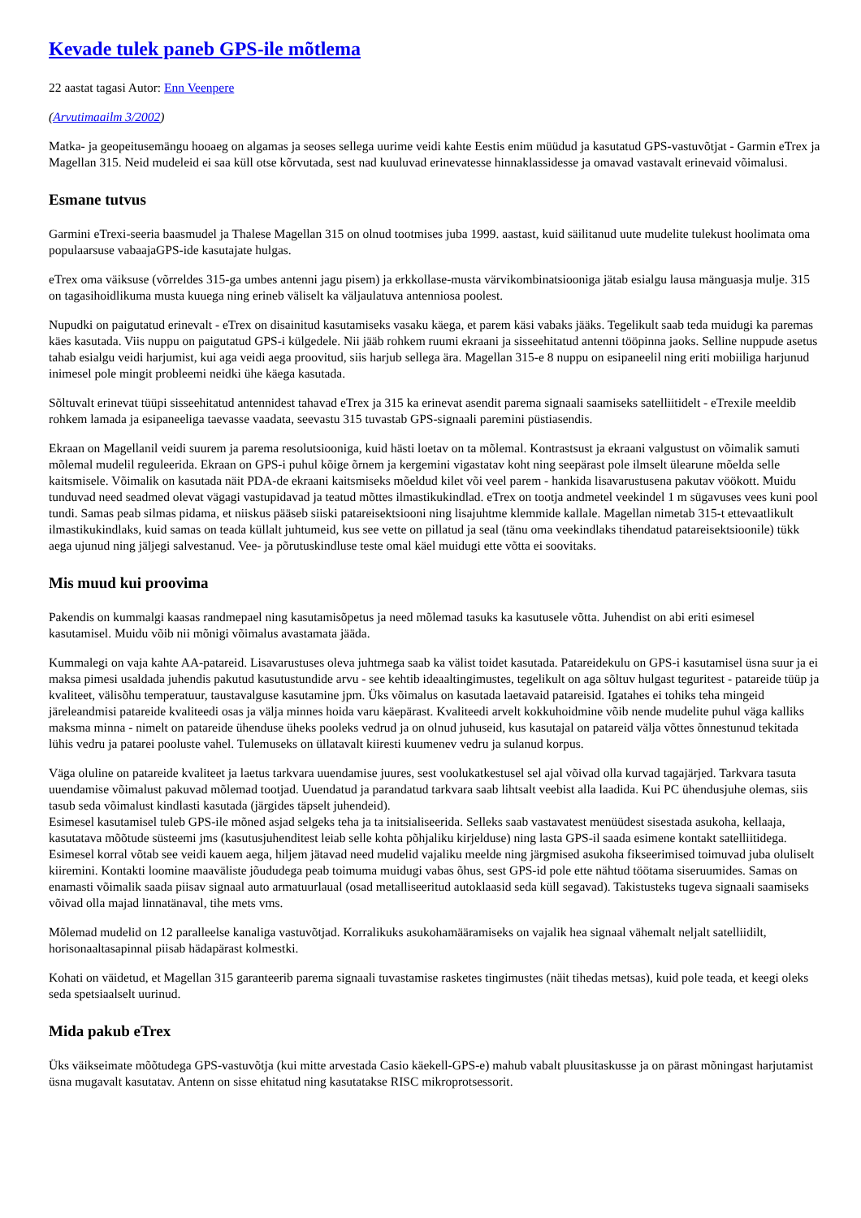Kevade tulek paneb GPS-ile mõtlema
22 aastat tagasi Autor: Enn Veenpere
(Arvutimaailm 3/2002)
Matka- ja geopeitusemängu hooaeg on algamas ja seoses sellega uurime veidi kahte Eestis enim müüdud ja kasutatud GPS-vastuvõtjat - Garmin eTrex ja Magellan 315. Neid mudeleid ei saa küll otse kõrvutada, sest nad kuuluvad erinevatesse hinnaklassidesse ja omavad vastavalt erinevaid võimalusi.
Esmane tutvus
Garmini eTrexi-seeria baasmudel ja Thalese Magellan 315 on olnud tootmises juba 1999. aastast, kuid säilitanud uute mudelite tulekust hoolimata oma populaarsuse vabaajaGPS-ide kasutajate hulgas.
eTrex oma väiksuse (võrreldes 315-ga umbes antenni jagu pisem) ja erkkollase-musta värvikombinatsiooniga jätab esialgu lausa mänguasja mulje. 315 on tagasihoidlikuma musta kuuega ning erineb väliselt ka väljaulatuva antenniosa poolest.
Nupudki on paigutatud erinevalt - eTrex on disainitud kasutamiseks vasaku käega, et parem käsi vabaks jääks. Tegelikult saab teda muidugi ka paremas käes kasutada. Viis nuppu on paigutatud GPS-i külgedele. Nii jääb rohkem ruumi ekraani ja sisseehitatud antenni tööpinna jaoks. Selline nuppude asetus tahab esialgu veidi harjumist, kui aga veidi aega proovitud, siis harjub sellega ära. Magellan 315-e 8 nuppu on esipaneelil ning eriti mobiiliga harjunud inimesel pole mingit probleemi neidki ühe käega kasutada.
Sõltuvalt erinevat tüüpi sisseehitatud antennidest tahavad eTrex ja 315 ka erinevat asendit parema signaali saamiseks satelliitidelt - eTrexile meeldib rohkem lamada ja esipaneeliga taevasse vaadata, seevastu 315 tuvastab GPS-signaali paremini püstiasendis.
Ekraan on Magellanil veidi suurem ja parema resolutsiooniga, kuid hästi loetav on ta mõlemal. Kontrastsust ja ekraani valgustust on võimalik samuti mõlemal mudelil reguleerida. Ekraan on GPS-i puhul kõige õrnem ja kergemini vigastatav koht ning seepärast pole ilmselt ülearune mõelda selle kaitsmisele. Võimalik on kasutada näit PDA-de ekraani kaitsmiseks mõeldud kilet või veel parem - hankida lisavarustusena pakutav vöökott. Muidu tunduvad need seadmed olevat vägagi vastupidavad ja teatud mõttes ilmastikukindlad. eTrex on tootja andmetel veekindel 1 m sügavuses vees kuni pool tundi. Samas peab silmas pidama, et niiskus pääseb siiski patareisektsiooni ning lisajuhtme klemmide kallale. Magellan nimetab 315-t ettevaatlikult ilmastikukindlaks, kuid samas on teada küllalt juhtumeid, kus see vette on pillatud ja seal (tänu oma veekindlaks tihendatud patareisektsioonile) tükk aega ujunud ning jäljegi salvestanud. Vee- ja põrutuskindluse teste omal käel muidugi ette võtta ei soovitaks.
Mis muud kui proovima
Pakendis on kummalgi kaasas randmepael ning kasutamisõpetus ja need mõlemad tasuks ka kasutusele võtta. Juhendist on abi eriti esimesel kasutamisel. Muidu võib nii mõnigi võimalus avastamata jääda.
Kummalegi on vaja kahte AA-patareid. Lisavarustuses oleva juhtmega saab ka välist toidet kasutada. Patareidekulu on GPS-i kasutamisel üsna suur ja ei maksa pimesi usaldada juhendis pakutud kasutustundide arvu - see kehtib ideaaltingimustes, tegelikult on aga sõltuv hulgast teguritest - patareide tüüp ja kvaliteet, välisõhu temperatuur, taustavalguse kasutamine jpm. Üks võimalus on kasutada laetavaid patareisid. Igatahes ei tohiks teha mingeid järeleandmisi patareide kvaliteedi osas ja välja minnes hoida varu käepärast. Kvaliteedi arvelt kokkuhoidmine võib nende mudelite puhul väga kalliks maksma minna - nimelt on patareide ühenduse üheks pooleks vedrud ja on olnud juhuseid, kus kasutajal on patareid välja võttes õnnestunud tekitada lühis vedru ja patarei pooluste vahel. Tulemuseks on üllatavalt kiiresti kuumenev vedru ja sulanud korpus.
Väga oluline on patareide kvaliteet ja laetus tarkvara uuendamise juures, sest voolukatkestusel sel ajal võivad olla kurvad tagajärjed. Tarkvara tasuta uuendamise võimalust pakuvad mõlemad tootjad. Uuendatud ja parandatud tarkvara saab lihtsalt veebist alla laadida. Kui PC ühendusjuhe olemas, siis tasub seda võimalust kindlasti kasutada (järgides täpselt juhendeid).
Esimesel kasutamisel tuleb GPS-ile mõned asjad selgeks teha ja ta initsialiseerida. Selleks saab vastavatest menüüdest sisestada asukoha, kellaaja, kasutatava mõõtude süsteemi jms (kasutusjuhenditest leiab selle kohta põhjaliku kirjelduse) ning lasta GPS-il saada esimene kontakt satelliitidega. Esimesel korral võtab see veidi kauem aega, hiljem jätavad need mudelid vajaliku meelde ning järgmised asukoha fikseerimised toimuvad juba oluliselt kiiremini. Kontakti loomine maaväliste jõududega peab toimuma muidugi vabas õhus, sest GPS-id pole ette nähtud töötama siseruumides. Samas on enamasti võimalik saada piisav signaal auto armatuurlaual (osad metalliseeritud autoklaasid seda küll segavad). Takistusteks tugeva signaali saamiseks võivad olla majad linnatänaval, tihe mets vms.
Mõlemad mudelid on 12 paralleelse kanaliga vastuvõtjad. Korralikuks asukohamääramiseks on vajalik hea signaal vähemalt neljalt satelliidilt, horisonaaltasapinnal piisab hädapärast kolmestki.
Kohati on väidetud, et Magellan 315 garanteerib parema signaali tuvastamise rasketes tingimustes (näit tihedas metsas), kuid pole teada, et keegi oleks seda spetsiaalselt uurinud.
Mida pakub eTrex
Üks väikseimate mõõtudega GPS-vastuvõtja (kui mitte arvestada Casio käekell-GPS-e) mahub vabalt pluusitaskusse ja on pärast mõningast harjutamist üsna mugavalt kasutatav. Antenn on sisse ehitatud ning kasutatakse RISC mikroprotsessorit.